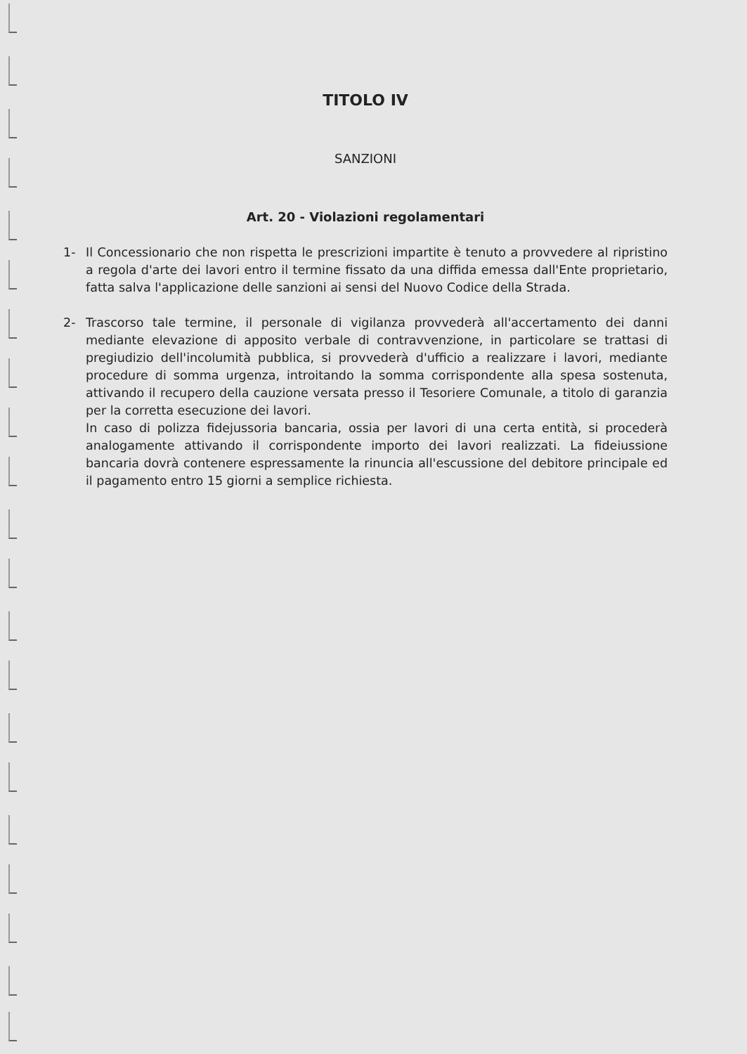TITOLO IV
SANZIONI
Art. 20 - Violazioni regolamentari
1- Il Concessionario che non rispetta le prescrizioni impartite è tenuto a provvedere al ripristino a regola d'arte dei lavori entro il termine fissato da una diffida emessa dall'Ente proprietario, fatta salva l'applicazione delle sanzioni ai sensi del Nuovo Codice della Strada.
2- Trascorso tale termine, il personale di vigilanza provvederà all'accertamento dei danni mediante elevazione di apposito verbale di contravvenzione, in particolare se trattasi di pregiudizio dell'incolumità pubblica, si provvederà d'ufficio a realizzare i lavori, mediante procedure di somma urgenza, introitando la somma corrispondente alla spesa sostenuta, attivando il recupero della cauzione versata presso il Tesoriere Comunale, a titolo di garanzia per la corretta esecuzione dei lavori.
In caso di polizza fidejussoria bancaria, ossia per lavori di una certa entità, si procederà analogamente attivando il corrispondente importo dei lavori realizzati. La fideiussione bancaria dovrà contenere espressamente la rinuncia all'escussione del debitore principale ed il pagamento entro 15 giorni a semplice richiesta.